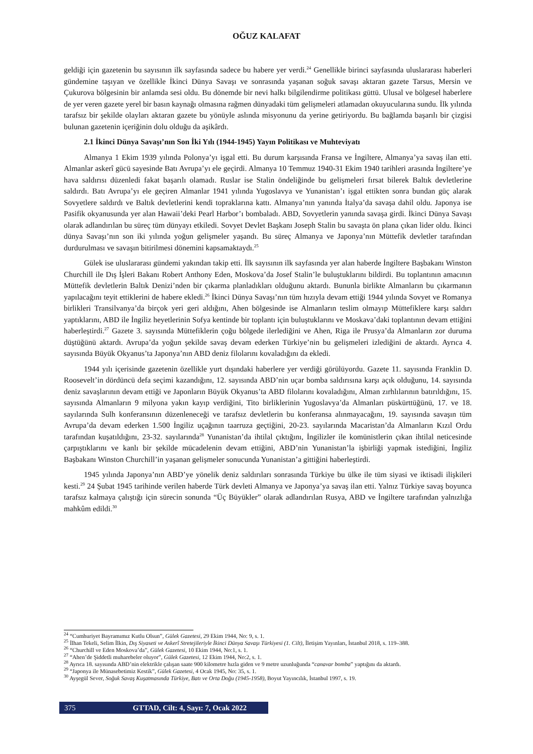OĞUZ KALAFAT
geldiği için gazetenin bu sayısının ilk sayfasında sadece bu habere yer verdi.<sup>24</sup> Genellikle birinci sayfasında uluslararası haberleri gündemine taşıyan ve özellikle İkinci Dünya Savaşı ve sonrasında yaşanan soğuk savaşı aktaran gazete Tarsus, Mersin ve Çukurova bölgesinin bir anlamda sesi oldu. Bu dönemde bir nevi halkı bilgilendirme politikası güttü. Ulusal ve bölgesel haberlere de yer veren gazete yerel bir basın kaynağı olmasına rağmen dünyadaki tüm gelişmeleri atlamadan okuyucularına sundu. İlk yılında tarafsız bir şekilde olayları aktaran gazete bu yönüyle aslında misyonunu da yerine getiriyordu. Bu bağlamda başarılı bir çizgisi bulunan gazetenin içeriğinin dolu olduğu da aşikârdı.
2.1 İkinci Dünya Savaşı’nın Son İki Yılı (1944-1945) Yayın Politikası ve Muhteviyatı
Almanya 1 Ekim 1939 yılında Polonya’yı işgal etti. Bu durum karşısında Fransa ve İngiltere, Almanya’ya savaş ilan etti. Almanlar askerî gücü sayesinde Batı Avrupa’yı ele geçirdi. Almanya 10 Temmuz 1940-31 Ekim 1940 tarihleri arasında İngiltere’ye hava saldırısı düzenledi fakat başarılı olamadı. Ruslar ise Stalin öndeliğinde bu gelişmeleri fırsat bilerek Baltık devletlerine saldırdı. Batı Avrupa’yı ele geçiren Almanlar 1941 yılında Yugoslavya ve Yunanistan’ı işgal ettikten sonra bundan güç alarak Sovyetlere saldırdı ve Baltık devletlerini kendi topraklarına kattı. Almanya’nın yanında İtalya’da savaşa dahil oldu. Japonya ise Pasifik okyanusunda yer alan Hawaii’deki Pearl Harbor’ı bombaladı. ABD, Sovyetlerin yanında savaşa girdi. İkinci Dünya Savaşı olarak adlandırılan bu süreç tüm dünyayı etkiledi. Sovyet Devlet Başkanı Joseph Stalin bu savaşta ön plana çıkan lider oldu. İkinci dünya Savaşı’nın son iki yılında yoğun gelişmeler yaşandı. Bu süreç Almanya ve Japonya’nın Müttefik devletler tarafından durdurulması ve savaşın bitirilmesi dönemini kapsamaktaydı.<sup>25</sup>
Gülek ise uluslararası gündemi yakından takip etti. İlk sayısının ilk sayfasında yer alan haberde İngiltere Başbakanı Winston Churchill ile Dış İşleri Bakanı Robert Anthony Eden, Moskova’da Josef Stalin’le buluştuklarını bildirdi. Bu toplantının amacının Müttefik devletlerin Baltık Denizi’nden bir çıkarma planladıkları olduğunu aktardı. Bununla birlikte Almanların bu çıkarmanın yapılacağını teyit ettiklerini de habere ekledi.<sup>26</sup> İkinci Dünya Savaşı’nın tüm hızıyla devam ettiği 1944 yılında Sovyet ve Romanya birlikleri Transilvanya’da birçok yeri geri aldığını, Ahen bölgesinde ise Almanların teslim olmayıp Müttefiklere karşı saldırı yaptıklarını, ABD ile İngiliz heyetlerinin Sofya kentinde bir toplantı için buluştuklarını ve Moskava’daki toplantının devam ettiğini haberleştirdi.<sup>27</sup> Gazete 3. sayısında Müttefiklerin çoğu bölgede ilerlediğini ve Ahen, Riga ile Prusya’da Almanların zor duruma düştüğünü aktardı. Avrupa’da yoğun şekilde savaş devam ederken Türkiye’nin bu gelişmeleri izlediğini de aktardı. Ayrıca 4. sayısında Büyük Okyanus’ta Japonya’nın ABD deniz filolarını kovaladığını da ekledi.
1944 yılı içerisinde gazetenin özellikle yurt dışındaki haberlere yer verdiği görülüyordu. Gazete 11. sayısında Franklin D. Roosevelt’in dördüncü defa seçimi kazandığını, 12. sayısında ABD’nin uçar bomba saldırısına karşı açık olduğunu, 14. sayısında deniz savaşlarının devam ettiği ve Japonların Büyük Okyanus’ta ABD filolarını kovaladığını, Alman zırhlılarının batırıldığını, 15. sayısında Almanların 9 milyona yakın kayıp verdiğini, Tito birliklerinin Yugoslavya’da Almanları püskürttüğünü, 17. ve 18. sayılarında Sulh konferansının düzenleneceği ve tarafsız devletlerin bu konferansa alınmayacağını, 19. sayısında savaşın tüm Avrupa’da devam ederken 1.500 İngiliz uçağının taarruza geçtiğini, 20-23. sayılarında Macaristan’da Almanların Kızıl Ordu tarafından kuşatıldığını, 23-32. sayılarında<sup>28</sup> Yunanistan’da ihtilal çıktığını, İngilizler ile komünistlerin çıkan ihtilal neticesinde çarpıştıklarını ve kanlı bir şekilde mücadelenin devam ettiğini, ABD’nin Yunanistan’la işbirliği yapmak istediğini, İngiliz Başbakanı Winston Churchill’in yaşanan gelişmeler sonucunda Yunanistan’a gittiğini haberleştirdi.
1945 yılında Japonya’nın ABD’ye yönelik deniz saldırıları sonrasında Türkiye bu ülke ile tüm siyasi ve iktisadi ilişkileri kesti.<sup>29</sup> 24 Şubat 1945 tarihinde verilen haberde Türk devleti Almanya ve Japonya’ya savaş ilan etti. Yalnız Türkiye savaş boyunca tarafsız kalmaya çalıştığı için sürecin sonunda “Üç Büyükler” olarak adlandırılan Rusya, ABD ve İngiltere tarafından yalnızlığa mahkûm edildi.<sup>30</sup>
<sup>24</sup> “Cumhuriyet Bayramımız Kutlu Olsun”, Gülek Gazetesi, 29 Ekim 1944, No: 9, s. 1.
<sup>25</sup> İlhan Tekeli, Selim İlkin, Dış Siyaseti ve Askerî Stretejileriyle İkinci Dünya Savaşı Türkiyesi (1. Cilt), İletişim Yayınları, İstanbul 2018, s. 119–388.
<sup>26</sup> “Churchill ve Eden Moskova’da”, Gülek Gazetesi, 10 Ekim 1944, No:1, s. 1.
<sup>27</sup> “Ahen’de Şiddetli muharebeler oluyor”, Gülek Gazetesi, 12 Ekim 1944, No:2, s. 1.
<sup>28</sup> Ayrıca 18. sayısında ABD’nin elektrikle çalışan saate 900 kilometre hızla giden ve 9 metre uzunluğunda “canavar bomba” yaptığını da aktardı.
<sup>29</sup> “Japonya ile Münasebetimiz Kestik”, Gülek Gazetesi, 4 Ocak 1945, No: 35, s. 1.
<sup>30</sup> Ayşegül Sever, Soğuk Savaş Kuşatmasında Türkiye, Batı ve Orta Doğu (1945-1958), Boyut Yayıncılık, İstanbul 1997, s. 19.
375 GTTAD, Cilt: 4, Sayı: 7, Ocak 2022